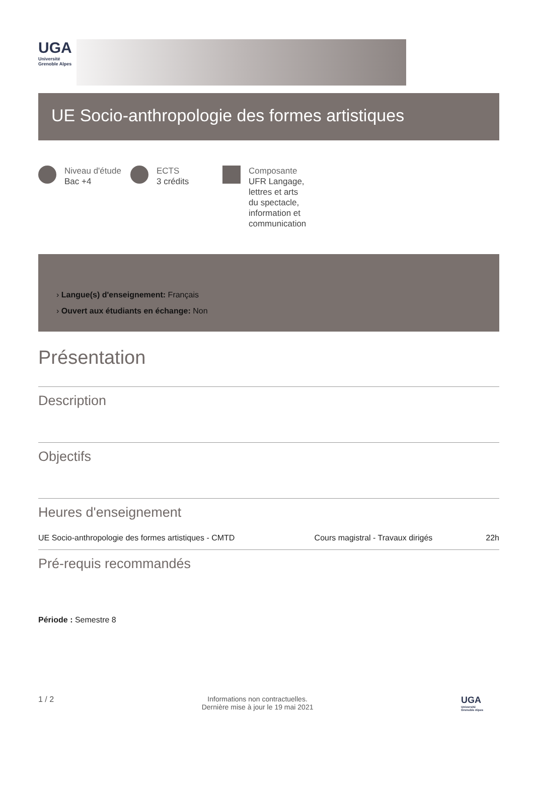UGA
Université
Grenoble Alpes
UE Socio-anthropologie des formes artistiques
Niveau d'étude
Bac +4
ECTS
3 crédits
Composante
UFR Langage,
lettres et arts
du spectacle,
information et
communication
› Langue(s) d'enseignement: Français
› Ouvert aux étudiants en échange: Non
Présentation
Description
Objectifs
Heures d'enseignement
| UE Socio-anthropologie des formes artistiques - CMTD | Cours magistral - Travaux dirigés | 22h |
Pré-requis recommandés
Période : Semestre 8
1 / 2 Informations non contractuelles.
Dernière mise à jour le 19 mai 2021
UGA
Université
Grenoble Alpes